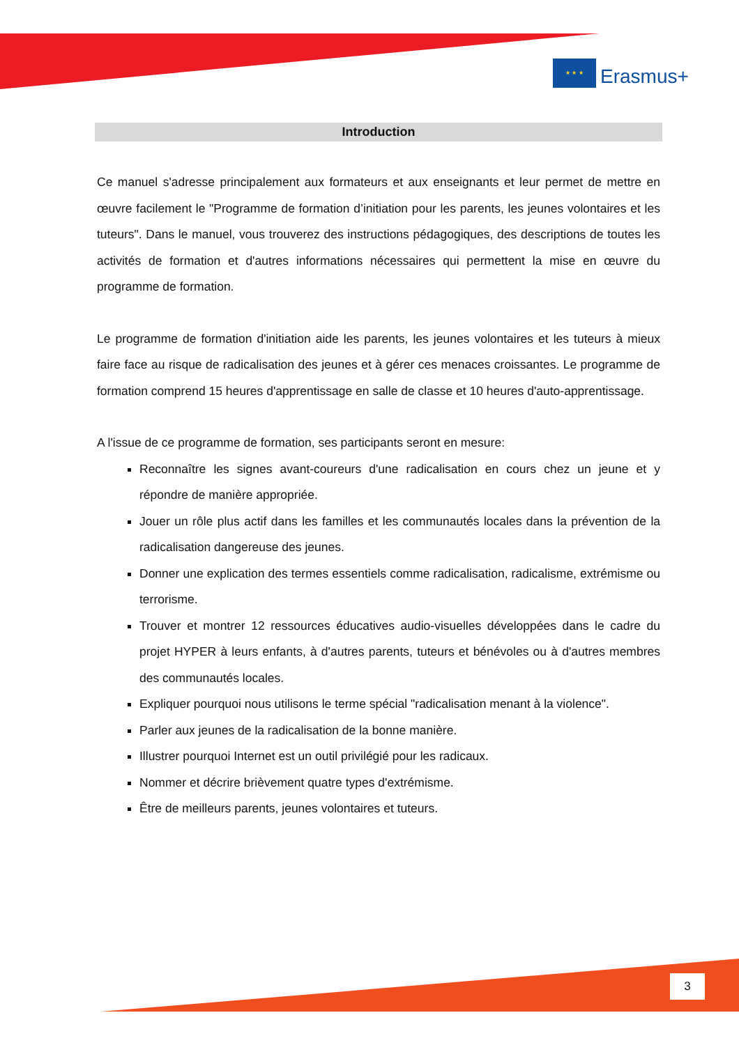★ ★ ★
Erasmus+
Introduction
Ce manuel s'adresse principalement aux formateurs et aux enseignants et leur permet de mettre en œuvre facilement le "Programme de formation d’initiation pour les parents, les jeunes volontaires et les tuteurs". Dans le manuel, vous trouverez des instructions pédagogiques, des descriptions de toutes les activités de formation et d'autres informations nécessaires qui permettent la mise en œuvre du programme de formation.
Le programme de formation d'initiation aide les parents, les jeunes volontaires et les tuteurs à mieux faire face au risque de radicalisation des jeunes et à gérer ces menaces croissantes. Le programme de formation comprend 15 heures d'apprentissage en salle de classe et 10 heures d'auto-apprentissage.
A l'issue de ce programme de formation, ses participants seront en mesure:
Reconnaître les signes avant-coureurs d'une radicalisation en cours chez un jeune et y répondre de manière appropriée.
Jouer un rôle plus actif dans les familles et les communautés locales dans la prévention de la radicalisation dangereuse des jeunes.
Donner une explication des termes essentiels comme radicalisation, radicalisme, extrémisme ou terrorisme.
Trouver et montrer 12 ressources éducatives audio-visuelles développées dans le cadre du projet HYPER à leurs enfants, à d'autres parents, tuteurs et bénévoles ou à d'autres membres des communautés locales.
Expliquer pourquoi nous utilisons le terme spécial "radicalisation menant à la violence".
Parler aux jeunes de la radicalisation de la bonne manière.
Illustrer pourquoi Internet est un outil privilégié pour les radicaux.
Nommer et décrire brièvement quatre types d'extrémisme.
Être de meilleurs parents, jeunes volontaires et tuteurs.
3